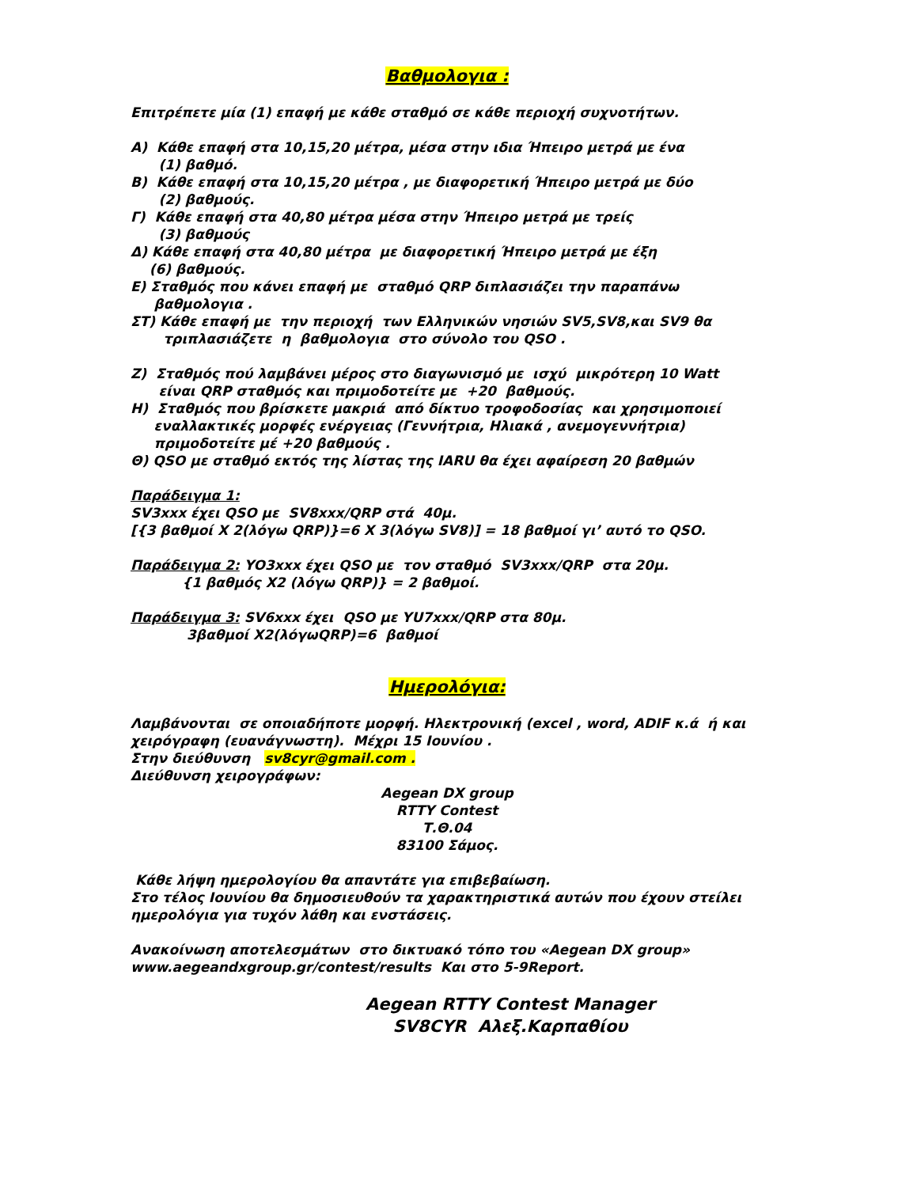Βαθμολογια :
Επιτρέπετε μία (1) επαφή με κάθε σταθμό σε κάθε περιοχή συχνοτήτων.
Α) Κάθε επαφή στα 10,15,20 μέτρα, μέσα στην ιδια Ήπειρο μετρά με ένα
(1) βαθμό.
Β) Κάθε επαφή στα 10,15,20 μέτρα , με διαφορετική Ήπειρο μετρά με δύο
(2) βαθμούς.
Γ) Κάθε επαφή στα 40,80 μέτρα μέσα στην Ήπειρο μετρά με τρείς
(3) βαθμούς
Δ) Κάθε επαφή στα 40,80 μέτρα με διαφορετική Ήπειρο μετρά με έξη
(6) βαθμούς.
Ε) Σταθμός που κάνει επαφή με σταθμό QRP διπλασιάζει την παραπάνω
βαθμολογια .
ΣΤ) Κάθε επαφή με την περιοχή των Ελληνικών νησιών SV5,SV8,και SV9 θα
τριπλασιάζετε η βαθμολογια στο σύνολο του QSO .
Ζ) Σταθμός πού λαμβάνει μέρος στο διαγωνισμό με ισχύ μικρότερη 10 Watt
είναι QRP σταθμός και πριμοδοτείτε με +20 βαθμούς.
Η) Σταθμός που βρίσκετε μακριά από δίκτυο τροφοδοσίας και χρησιμοποιεί
εναλλακτικές μορφές ενέργειας (Γεννήτρια, Ηλιακά , ανεμογεννήτρια)
πριμοδοτείτε μέ +20 βαθμούς .
Θ) QSO με σταθμό εκτός της λίστας της IARU θα έχει αφαίρεση 20 βαθμών
Παράδειγμα 1:
SV3xxx έχει QSO με SV8xxx/QRP στά 40μ.
[{3 βαθμοί X 2(λόγω QRP)}=6 X 3(λόγω SV8)] = 18 βαθμοί γι’ αυτό το QSO.
Παράδειγμα 2: YO3xxx έχει QSO με τον σταθμό SV3xxx/QRP στα 20μ.
{1 βαθμός X2 (λόγω QRP)} = 2 βαθμοί.
Παράδειγμα 3: SV6xxx έχει QSO με YU7xxx/QRP στα 80μ.
3βαθμοί X2(λόγωQRP)=6 βαθμοί
Ημερολόγια:
Λαμβάνονται σε οποιαδήποτε μορφή. Ηλεκτρονική (excel , word, ADIF κ.ά ή και χειρόγραφη (ευανάγνωστη). Μέχρι 15 Ιουνίου .
Στην διεύθυνση sv8cyr@gmail.com .
Διεύθυνση χειρογράφων:
Aegean DX group
RTTY Contest
Τ.Θ.04
83100 Σάμος.
Κάθε λήψη ημερολογίου θα απαντάτε για επιβεβαίωση.
Στο τέλος Ιουνίου θα δημοσιευθούν τα χαρακτηριστικά αυτών που έχουν στείλει ημερολόγια για τυχόν λάθη και ενστάσεις.
Ανακοίνωση αποτελεσμάτων στο δικτυακό τόπο του «Aegean DX group» www.aegeandxgroup.gr/contest/results Και στο 5-9Report.
Aegean RTTY Contest Manager
SV8CYR Αλεξ.Καρπαθίου